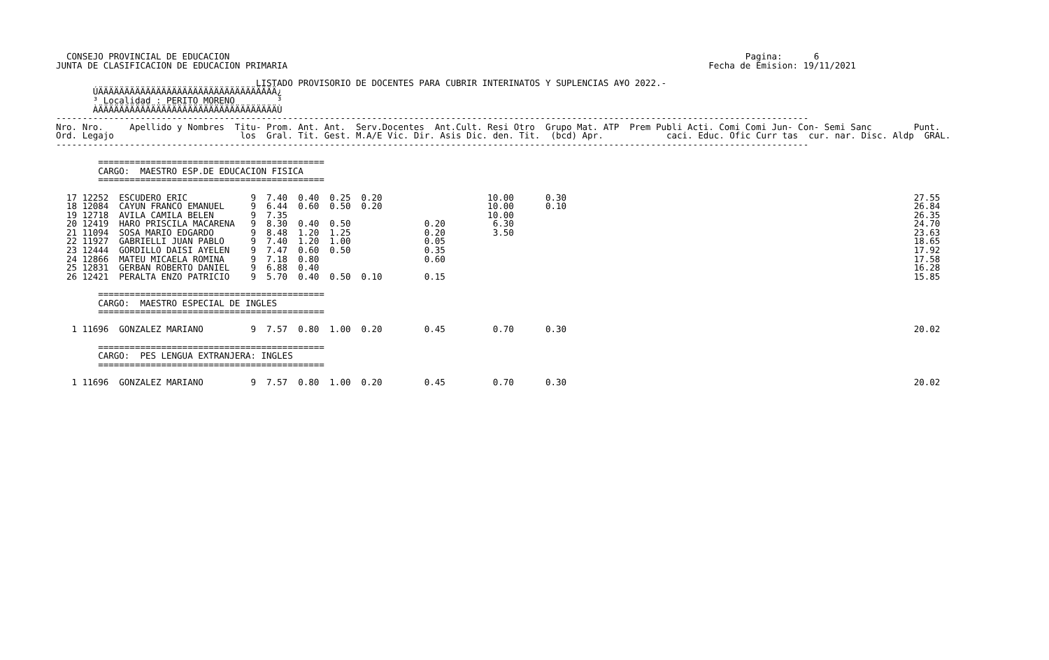CONSEJO PROVINCIAL DE EDUCACION                                                                                                  Pagina:      6
JUNTA DE CLASIFICACION DE EDUCACION PRIMARIA                                                                                Fecha de Emision: 19/11/2021

                                      LISTADO PROVISORIO DE DOCENTES PARA CUBRIR INTERINATOS Y SUPLENCIAS A¥O 2022.-
       ÚÄÄÄÄÄÄÄÄÄÄÄÄÄÄÄÄÄÄÄÄÄÄÄÄÄÄÄÄÄÄÄÄÄÄ¿
       ³ Localidad : PERITO MORENO        ³
       ÀÄÄÄÄÄÄÄÄÄÄÄÄÄÄÄÄÄÄÄÄÄÄÄÄÄÄÄÄÄÄÄÄÄÄÙ
-----------------------------------------------------------------------------------------------------------------------------------------------
Nro. Nro.     Apellido y Nombres  Titu- Prom. Ant. Ant.  Serv.Docentes  Ant.Cult. Resi Otro  Grupo Mat. ATP  Prem Publi Acti. Comi Comi Jun- Con- Semi Sanc        Punt.
Ord. Legajo                        los  Gral. Tit. Gest. M.A/E Vic. Dir. Asis Dic. den. Tit.  (bcd) Apr.            caci. Educ. Ofic Curr tas  cur. nar. Disc. Aldp  GRAL.
-----------------------------------------------------------------------------------------------------------------------------------------------

        ===========================================
        CARGO:  MAESTRO ESP.DE EDUCACION FISICA
        ===========================================

  17 12252  ESCUDERO ERIC            9  7.40  0.40  0.25  0.20                    10.00      0.30                                                                  27.55
  18 12084  CAYUN FRANCO EMANUEL     9  6.44  0.60  0.50  0.20                    10.00      0.10                                                                  26.84
  19 12718  AVILA CAMILA BELEN       9  7.35                                      10.00                                                                            26.35
  20 12419  HARO PRISCILA MACARENA   9  8.30  0.40  0.50              0.20         6.30                                                                            24.70
  21 11094  SOSA MARIO EDGARDO       9  8.48  1.20  1.25              0.20         3.50                                                                            23.63
  22 11927  GABRIELLI JUAN PABLO     9  7.40  1.20  1.00              0.05                                                                                         18.65
  23 12444  GORDILLO DAISI AYELEN    9  7.47  0.60  0.50              0.35                                                                                         17.92
  24 12866  MATEU MICAELA ROMINA     9  7.18  0.80                    0.60                                                                                         17.58
  25 12831  GERBAN ROBERTO DANIEL    9  6.88  0.40                                                                                                                 16.28
  26 12421  PERALTA ENZO PATRICIO    9  5.70  0.40  0.50  0.10        0.15                                                                                         15.85

        ===========================================
        CARGO:  MAESTRO ESPECIAL DE INGLES
        ===========================================

   1 11696  GONZALEZ MARIANO         9  7.57  0.80  1.00  0.20        0.45         0.70      0.30                                                                  20.02

        ===========================================
        CARGO:  PES LENGUA EXTRANJERA: INGLES
        ===========================================

   1 11696  GONZALEZ MARIANO         9  7.57  0.80  1.00  0.20        0.45         0.70      0.30                                                                  20.02